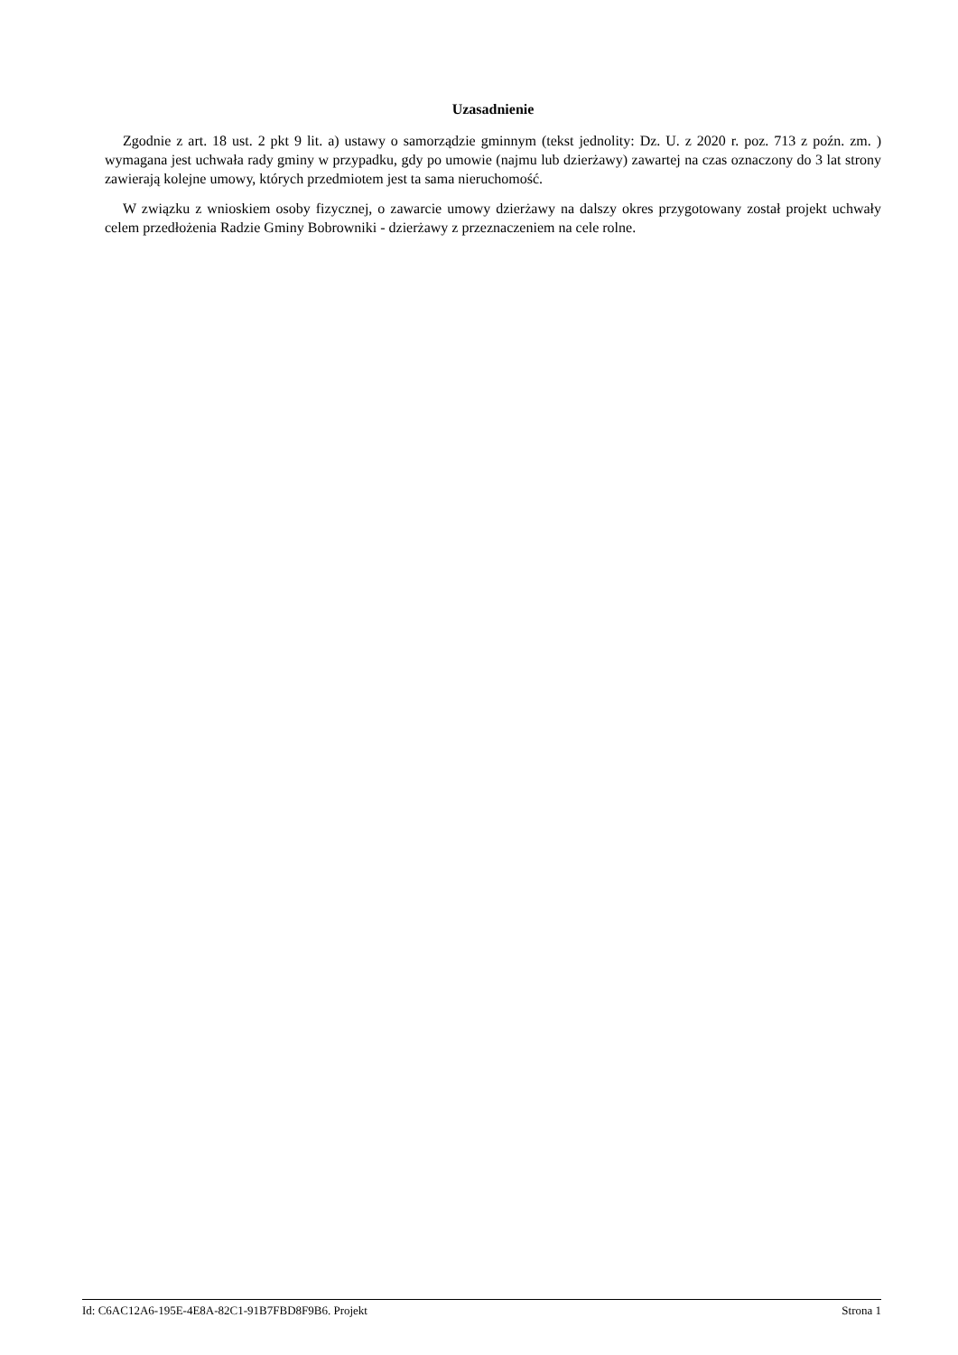Uzasadnienie
Zgodnie z art. 18 ust. 2 pkt 9 lit. a) ustawy o samorządzie gminnym (tekst jednolity: Dz. U. z 2020 r. poz. 713 z poźn. zm. ) wymagana jest uchwała rady gminy w przypadku, gdy po umowie (najmu lub dzierżawy) zawartej na czas oznaczony do 3 lat strony zawierają kolejne umowy, których przedmiotem jest ta sama nieruchomość.
W związku z wnioskiem osoby fizycznej, o zawarcie umowy dzierżawy na dalszy okres przygotowany został projekt uchwały celem przedłożenia Radzie Gminy Bobrowniki - dzierżawy z przeznaczeniem na cele rolne.
Id: C6AC12A6-195E-4E8A-82C1-91B7FBD8F9B6. Projekt Strona 1